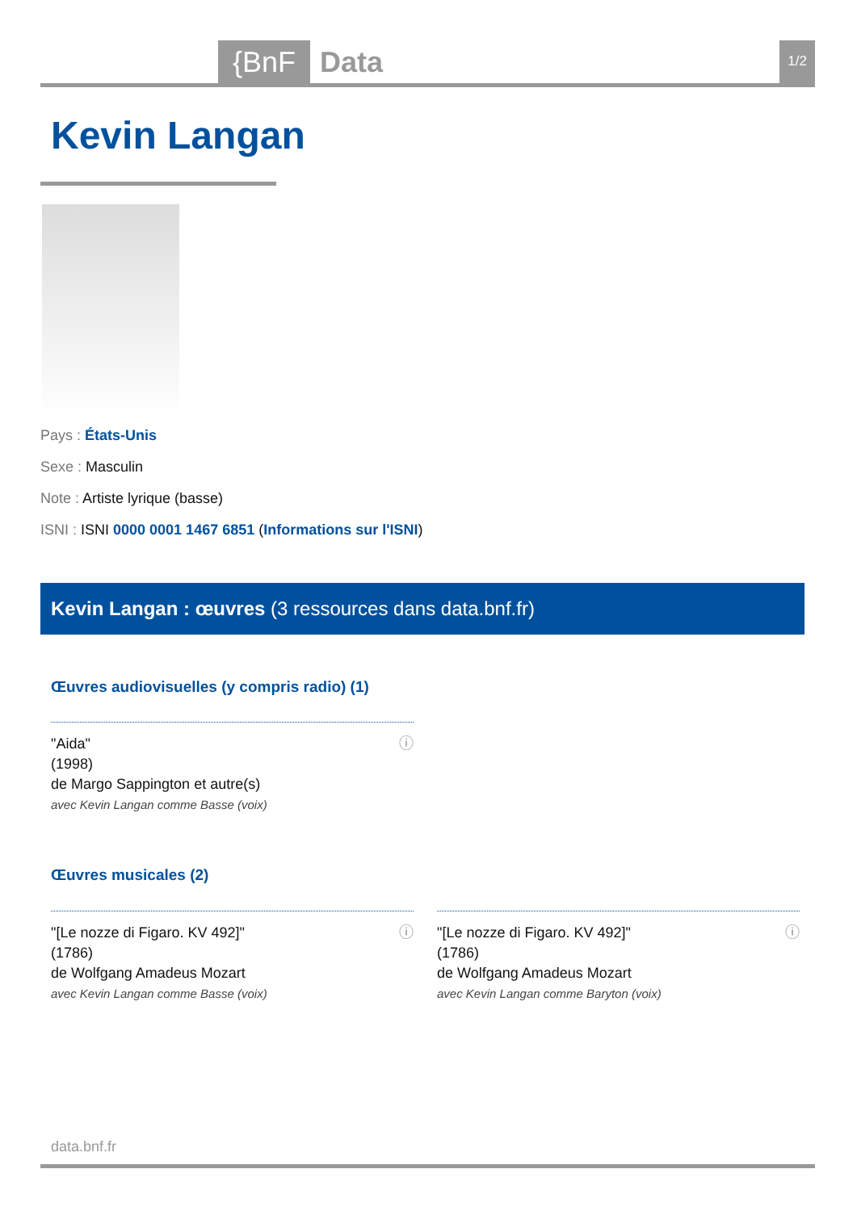{BnF Data 1/2
Kevin Langan
Pays : États-Unis
Sexe : Masculin
Note : Artiste lyrique (basse)
ISNI : ISNI 0000 0001 1467 6851 (Informations sur l'ISNI)
Kevin Langan : œuvres (3 ressources dans data.bnf.fr)
Œuvres audiovisuelles (y compris radio) (1)
ⓘ "Aida"
(1998)
de Margo Sappington et autre(s)
avec Kevin Langan comme Basse (voix)
Œuvres musicales (2)
ⓘ "[Le nozze di Figaro. KV 492]"
(1786)
de Wolfgang Amadeus Mozart
avec Kevin Langan comme Basse (voix)
ⓘ "[Le nozze di Figaro. KV 492]"
(1786)
de Wolfgang Amadeus Mozart
avec Kevin Langan comme Baryton (voix)
data.bnf.fr